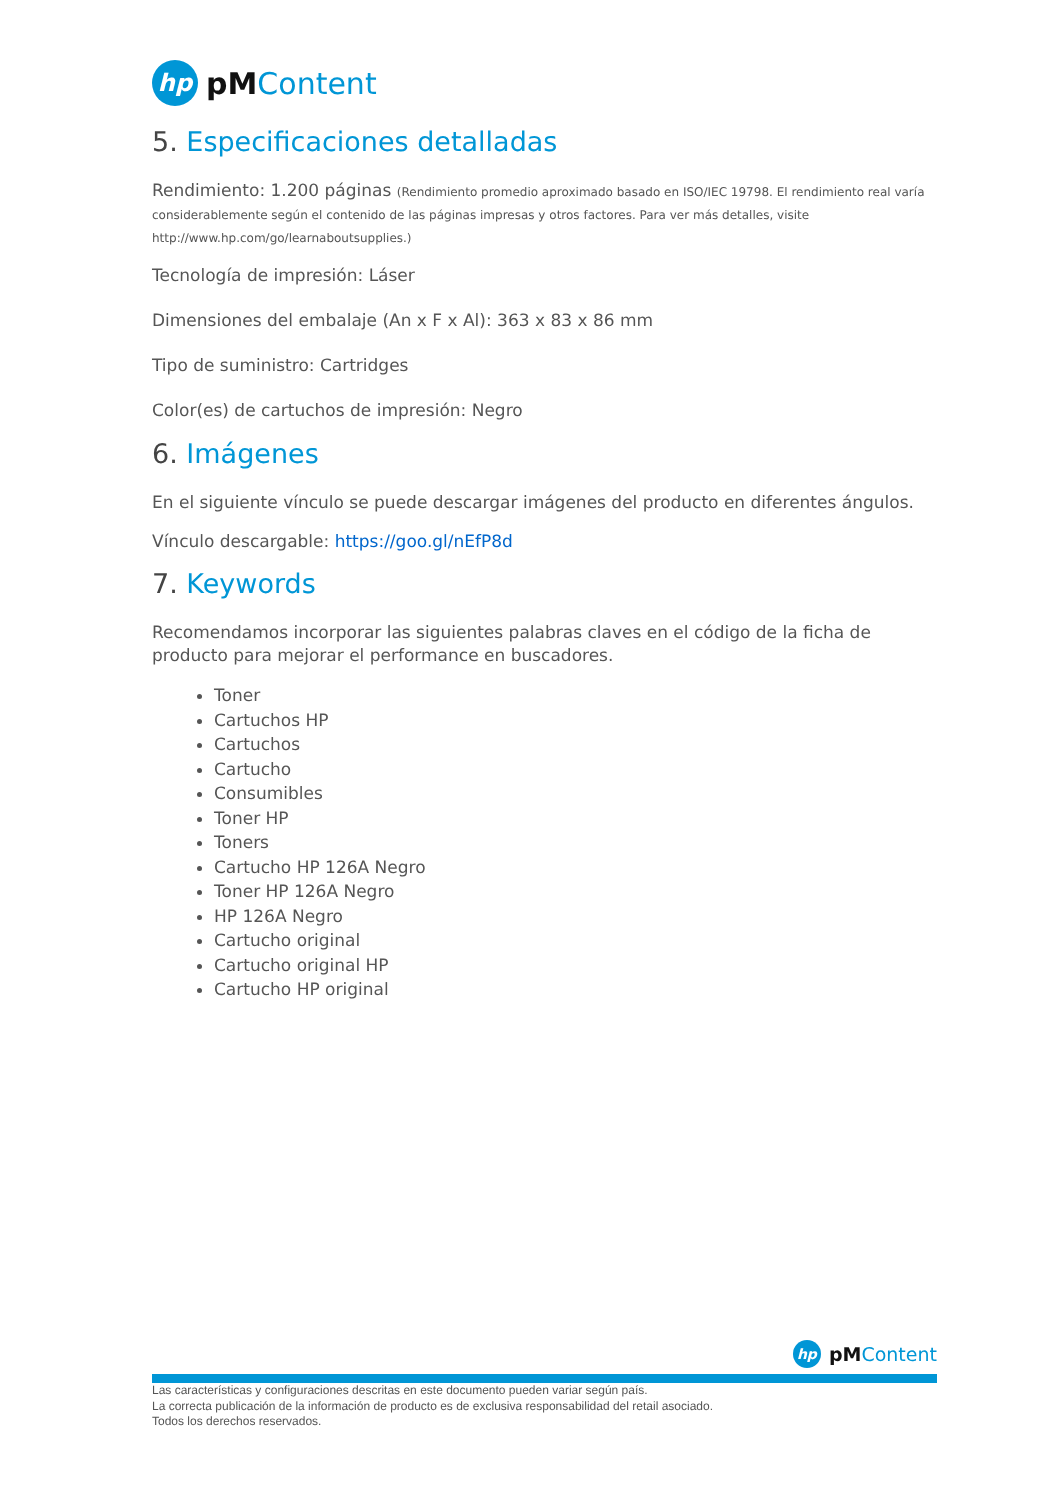hp
pMContent
5. Especificaciones detalladas
Rendimiento: 1.200 páginas (Rendimiento promedio aproximado basado en ISO/IEC 19798. El rendimiento real varía considerablemente según el contenido de las páginas impresas y otros factores. Para ver más detalles, visite http://www.hp.com/go/learnaboutsupplies.)
Tecnología de impresión: Láser
Dimensiones del embalaje (An x F x Al): 363 x 83 x 86 mm
Tipo de suministro: Cartridges
Color(es) de cartuchos de impresión: Negro
6. Imágenes
En el siguiente vínculo se puede descargar imágenes del producto en diferentes ángulos.
Vínculo descargable: https://goo.gl/nEfP8d
7. Keywords
Recomendamos incorporar las siguientes palabras claves en el código de la ficha de producto para mejorar el performance en buscadores.
Toner
Cartuchos HP
Cartuchos
Cartucho
Consumibles
Toner HP
Toners
Cartucho HP 126A Negro
Toner HP 126A Negro
HP 126A Negro
Cartucho original
Cartucho original HP
Cartucho HP original
hp
pMContent
Las características y configuraciones descritas en este documento pueden variar según país.
La correcta publicación de la información de producto es de exclusiva responsabilidad del retail asociado.
Todos los derechos reservados.